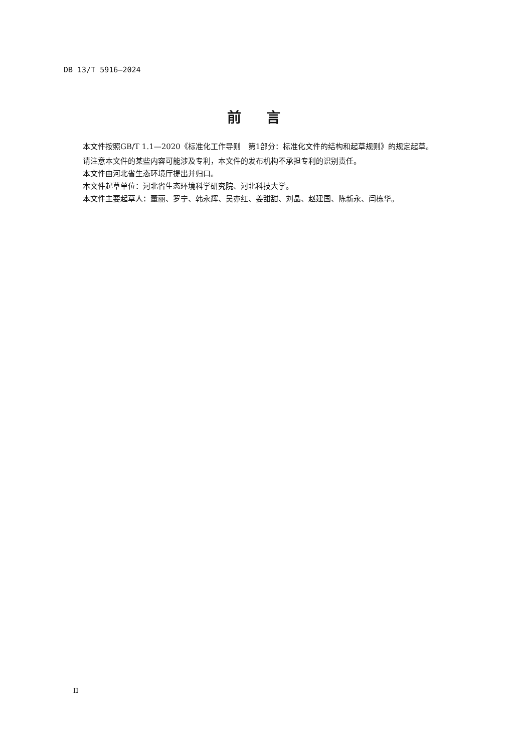DB 13/T 5916—2024
前言
本文件按照GB/T 1.1—2020《标准化工作导则　第1部分：标准化文件的结构和起草规则》的规定起草。
请注意本文件的某些内容可能涉及专利，本文件的发布机构不承担专利的识别责任。
本文件由河北省生态环境厅提出并归口。
本文件起草单位：河北省生态环境科学研究院、河北科技大学。
本文件主要起草人：董丽、罗宁、韩永辉、吴亦红、姜甜甜、刘晶、赵建国、陈新永、闫栋华。
II